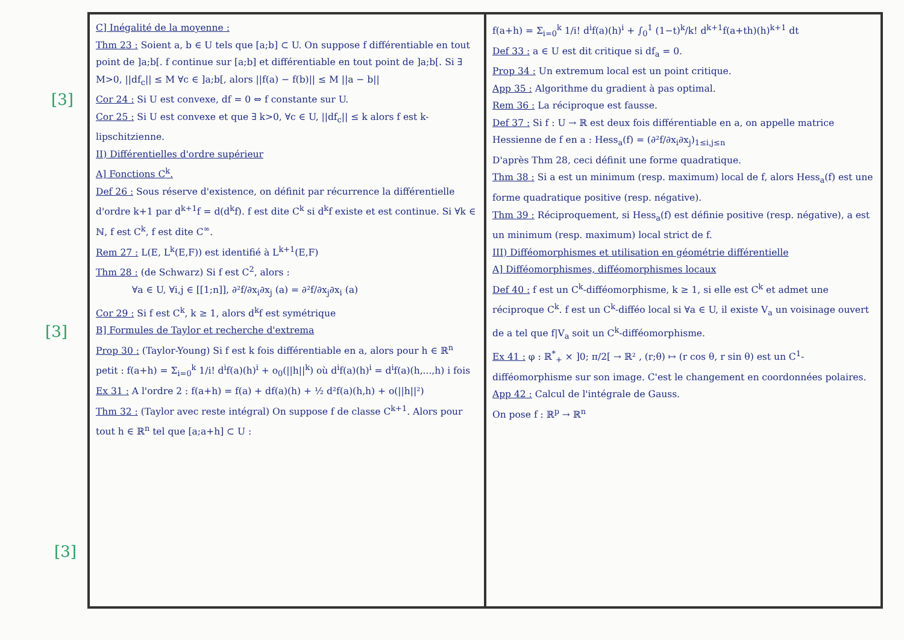[3]
[3]
[3]
C] Inégalité de la moyenne :
Thm 23 : Soient a, b ∈ U tels que [a;b] ⊂ U. On suppose f différentiable en tout point de ]a;b[. f continue sur [a;b] et différentiable en tout point de ]a;b[. Si ∃ M>0, ||df<sub>c</sub>|| ≤ M ∀c ∈ ]a;b[, alors ||f(a) − f(b)|| ≤ M ||a − b||
Cor 24 : Si U est convexe, df = 0 ⇔ f constante sur U.
Cor 25 : Si U est convexe et que ∃ k>0, ∀c ∈ U, ||df<sub>c</sub>|| ≤ k alors f est k-lipschitzienne.
II) Différentielles d'ordre supérieur
A] Fonctions C<sup>k</sup>.
Def 26 : Sous réserve d'existence, on définit par récurrence la différentielle d'ordre k+1 par d<sup>k+1</sup>f = d(d<sup>k</sup>f). f est dite C<sup>k</sup> si d<sup>k</sup>f existe et est continue. Si ∀k ∈ ℕ, f est C<sup>k</sup>, f est dite C<sup>∞</sup>.
Rem 27 : L(E, L<sup>k</sup>(E,F)) est identifié à L<sup>k+1</sup>(E,F)
Thm 28 : (de Schwarz) Si f est C<sup>2</sup>, alors :
∀a ∈ U, ∀i,j ∈ [[1;n]], ∂²f/∂x<sub>i</sub>∂x<sub>j</sub> (a) = ∂²f/∂x<sub>j</sub>∂x<sub>i</sub> (a)
Cor 29 : Si f est C<sup>k</sup>, k ≥ 1, alors d<sup>k</sup>f est symétrique
B] Formules de Taylor et recherche d'extrema
Prop 30 : (Taylor-Young) Si f est k fois différentiable en a, alors pour h ∈ ℝ<sup>n</sup> petit : f(a+h) = Σ<sub>i=0</sub><sup>k</sup> 1/i! d<sup>i</sup>f(a)(h)<sup>i</sup> + o<sub>0</sub>(||h||<sup>k</sup>) où d<sup>i</sup>f(a)(h)<sup>i</sup> = d<sup>i</sup>f(a)(h,...,h) i fois
Ex 31 : A l'ordre 2 : f(a+h) = f(a) + df(a)(h) + ½ d²f(a)(h,h) + o(||h||²)
Thm 32 : (Taylor avec reste intégral) On suppose f de classe C<sup>k+1</sup>. Alors pour tout h ∈ ℝ<sup>n</sup> tel que [a;a+h] ⊂ U :
f(a+h) = Σ<sub>i=0</sub><sup>k</sup> 1/i! d<sup>i</sup>f(a)(h)<sup>i</sup> + ∫<sub>0</sub><sup>1</sup> (1−t)<sup>k</sup>/k! d<sup>k+1</sup>f(a+th)(h)<sup>k+1</sup> dt
Def 33 : a ∈ U est dit critique si df<sub>a</sub> = 0.
Prop 34 : Un extremum local est un point critique.
App 35 : Algorithme du gradient à pas optimal.
Rem 36 : La réciproque est fausse.
Def 37 : Si f : U → ℝ est deux fois différentiable en a, on appelle matrice Hessienne de f en a : Hess<sub>a</sub>(f) = (∂²f/∂x<sub>i</sub>∂x<sub>j</sub>)<sub>1≤i,j≤n</sub>
D'après Thm 28, ceci définit une forme quadratique.
Thm 38 : Si a est un minimum (resp. maximum) local de f, alors Hess<sub>a</sub>(f) est une forme quadratique positive (resp. négative).
Thm 39 : Réciproquement, si Hess<sub>a</sub>(f) est définie positive (resp. négative), a est un minimum (resp. maximum) local strict de f.
III) Difféomorphismes et utilisation en géométrie différentielle
A] Difféomorphismes, difféomorphismes locaux
Def 40 : f est un C<sup>k</sup>-difféomorphisme, k ≥ 1, si elle est C<sup>k</sup> et admet une réciproque C<sup>k</sup>. f est un C<sup>k</sup>-difféo local si ∀a ∈ U, il existe V<sub>a</sub> un voisinage ouvert de a tel que f|V<sub>a</sub> soit un C<sup>k</sup>-difféomorphisme.
Ex 41 : φ : ℝ<sup>*</sup><sub>+</sub> × ]0; π/2[ → ℝ² , (r;θ) ↦ (r cos θ, r sin θ) est un C<sup>1</sup>-difféomorphisme sur son image. C'est le changement en coordonnées polaires.
App 42 : Calcul de l'intégrale de Gauss.
On pose f : ℝ<sup>p</sup> → ℝ<sup>n</sup>